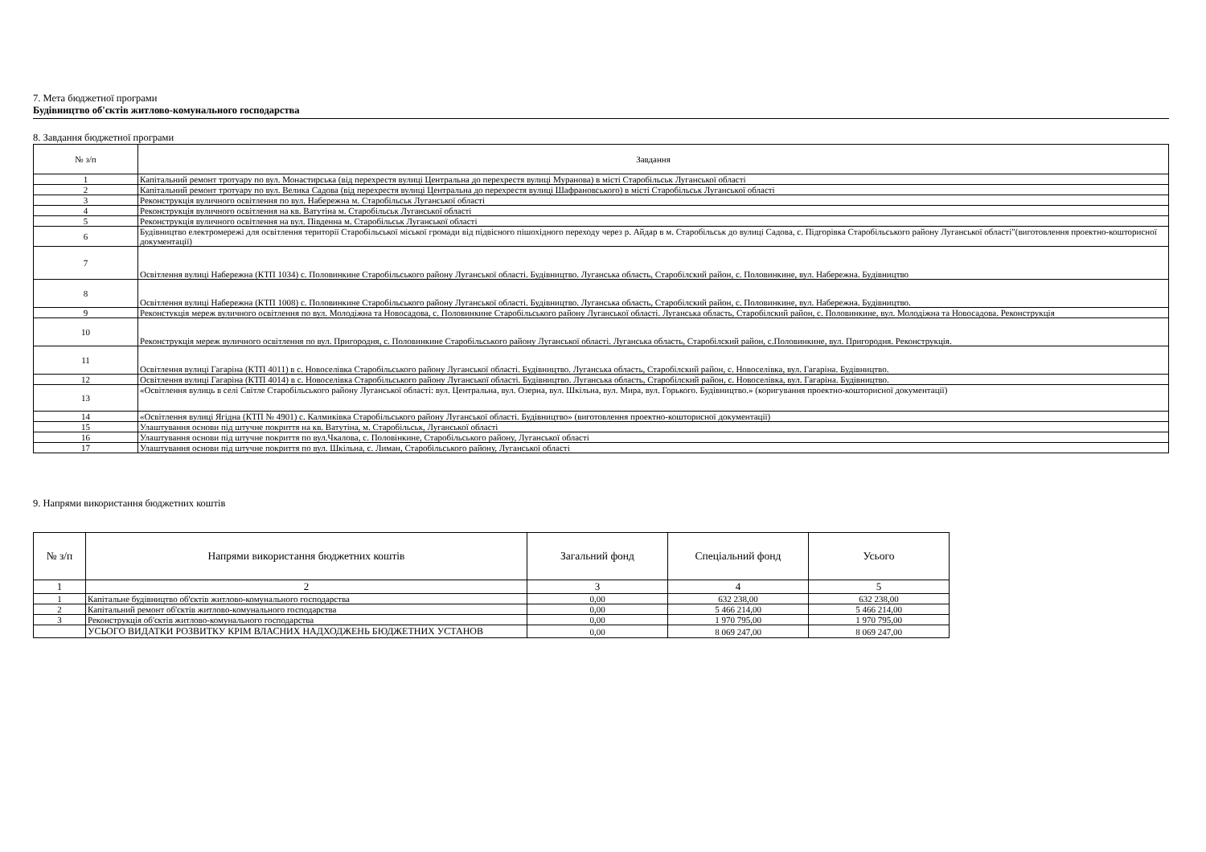7. Мета бюджетної програми
Будівництво об'єктів житлово-комунального господарства
8. Завдання бюджетної програми
| № з/п | Завдання |
| --- | --- |
| 1 | Капітальний ремонт тротуару по вул. Монастирська (від перехрестя вулиці Центральна до перехрестя вулиці Муранова) в місті Старобільськ Луганської області |
| 2 | Капітальний ремонт тротуару по вул. Велика Садова (від перехрестя вулиці Центральна до перехрестя вулиці Шафрановського) в місті Старобільськ Луганської області |
| 3 | Реконструкція вуличного освітлення по вул. Набережна м. Старобільськ Луганської області |
| 4 | Реконструкція вуличного освітлення на кв. Ватутіна м. Старобільськ Луганської області |
| 5 | Реконструкція вуличного освітлення на вул. Південна м. Старобільськ Луганської області |
| 6 | Будівництво електромережі для освітлення території Старобільської міської громади від підвісного пішохідного переходу через р. Айдар в м. Старобільськ до вулиці Садова, с. Підгорівка Старобільського району Луганської області"(виготовлення проектно-кошторисної документації) |
| 7 | Освітлення вулиці Набережна (КТП 1034) с. Половинкине Старобільського району Луганської області. Будівництво. Луганська область, Старобілский район, с. Половинкине, вул. Набережна. Будівництво |
| 8 | Освітлення вулиці Набережна (КТП 1008) с. Половинкине Старобільського району Луганської області. Будівництво. Луганська область, Старобілский район, с. Половинкине, вул. Набережна. Будівництво. |
| 9 | Реконстукція мереж вуличного освітлення по вул. Молодіжна та Новосадова, с. Половинкине Старобільського району Луганської області. Луганська область, Старобілский район, с. Половинкине, вул. Молодіжна та Новосадова. Реконструкція |
| 10 | Реконструкція мереж вуличного освітлення по вул. Пригородня, с. Половинкине Старобільського району Луганської області. Луганська область, Старобілский район, с.Половинкине, вул. Пригородня. Реконструкція. |
| 11 | Освітлення вулиці Гагаріна (КТП 4011) в с. Новоселівка Старобільського району Луганської області. Будівництво. Луганська область, Старобілский район, с. Новоселівка, вул. Гагаріна. Будівництво. |
| 12 | Освітлення вулиці Гагаріна (КТП 4014) в с. Новоселівка Старобільського району Луганської області. Будівництво. Луганська область, Старобілский район, с. Новоселівка, вул. Гагаріна. Будівництво. |
| 13 | «Освітлення вулиць в селі Світле Старобільського району Луганської області: вул. Центральна, вул. Озерна, вул. Шкільна, вул. Мира, вул. Горького. Будівництво.» (коригування проектно-кошторисної документації) |
| 14 | «Освітлення вулиці Ягідна (КТП № 4901) с. Калмиківка Старобільського району Луганської області. Будівництво» (виготовлення проектно-кошторисної документації) |
| 15 | Улаштування основи під штучне покриття на кв. Ватутіна, м. Старобільськ, Луганської області |
| 16 | Улаштування основи під штучне покриття по вул.Чкалова, с. Половінкине, Старобільського району, Луганської області |
| 17 | Улаштування основи під штучне покриття по вул. Шкільна, с. Лиман, Старобільського району, Луганської області |
9. Напрями використання бюджетних коштів
| № з/п | Напрями використання бюджетних коштів | Загальний фонд | Спеціальний фонд | Усього |
| --- | --- | --- | --- | --- |
| 1 | 2 | 3 | 4 | 5 |
| 1 | Капітальне будівництво об'єктів житлово-комунального господарства | 0,00 | 632 238,00 | 632 238,00 |
| 2 | Капітальний ремонт об'єктів житлово-комунального господарства | 0,00 | 5 466 214,00 | 5 466 214,00 |
| 3 | Реконструкція об'єктів житлово-комунального господарства | 0,00 | 1 970 795,00 | 1 970 795,00 |
| | УСЬОГО ВИДАТКИ РОЗВИТКУ КРІМ ВЛАСНИХ НАДХОДЖЕНЬ БЮДЖЕТНИХ УСТАНОВ | 0,00 | 8 069 247,00 | 8 069 247,00 |